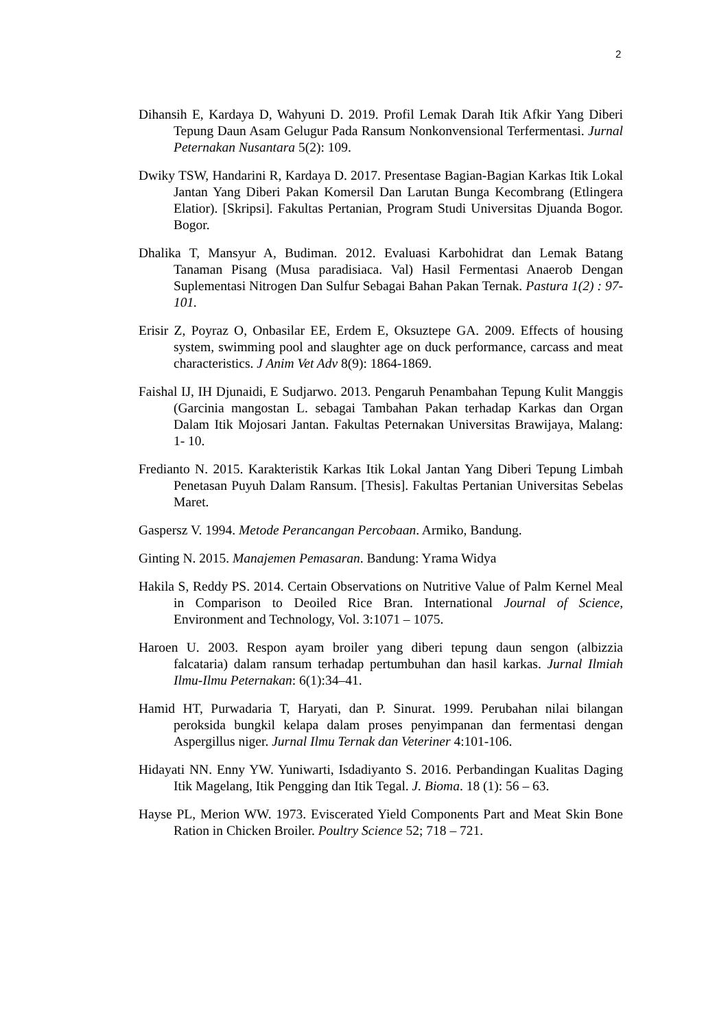2
Dihansih E, Kardaya D, Wahyuni D. 2019. Profil Lemak Darah Itik Afkir Yang Diberi Tepung Daun Asam Gelugur Pada Ransum Nonkonvensional Terfermentasi. Jurnal Peternakan Nusantara 5(2): 109.
Dwiky TSW, Handarini R, Kardaya D. 2017. Presentase Bagian-Bagian Karkas Itik Lokal Jantan Yang Diberi Pakan Komersil Dan Larutan Bunga Kecombrang (Etlingera Elatior). [Skripsi]. Fakultas Pertanian, Program Studi Universitas Djuanda Bogor. Bogor.
Dhalika T, Mansyur A, Budiman. 2012. Evaluasi Karbohidrat dan Lemak Batang Tanaman Pisang (Musa paradisiaca. Val) Hasil Fermentasi Anaerob Dengan Suplementasi Nitrogen Dan Sulfur Sebagai Bahan Pakan Ternak. Pastura 1(2) : 97-101.
Erisir Z, Poyraz O, Onbasilar EE, Erdem E, Oksuztepe GA. 2009. Effects of housing system, swimming pool and slaughter age on duck performance, carcass and meat characteristics. J Anim Vet Adv 8(9): 1864-1869.
Faishal IJ, IH Djunaidi, E Sudjarwo. 2013. Pengaruh Penambahan Tepung Kulit Manggis (Garcinia mangostan L. sebagai Tambahan Pakan terhadap Karkas dan Organ Dalam Itik Mojosari Jantan. Fakultas Peternakan Universitas Brawijaya, Malang: 1- 10.
Fredianto N. 2015. Karakteristik Karkas Itik Lokal Jantan Yang Diberi Tepung Limbah Penetasan Puyuh Dalam Ransum. [Thesis]. Fakultas Pertanian Universitas Sebelas Maret.
Gaspersz V. 1994. Metode Perancangan Percobaan. Armiko, Bandung.
Ginting N. 2015. Manajemen Pemasaran. Bandung: Yrama Widya
Hakila S, Reddy PS. 2014. Certain Observations on Nutritive Value of Palm Kernel Meal in Comparison to Deoiled Rice Bran. International Journal of Science, Environment and Technology, Vol. 3:1071 – 1075.
Haroen U. 2003. Respon ayam broiler yang diberi tepung daun sengon (albizzia falcataria) dalam ransum terhadap pertumbuhan dan hasil karkas. Jurnal Ilmiah Ilmu-Ilmu Peternakan: 6(1):34–41.
Hamid HT, Purwadaria T, Haryati, dan P. Sinurat. 1999. Perubahan nilai bilangan peroksida bungkil kelapa dalam proses penyimpanan dan fermentasi dengan Aspergillus niger. Jurnal Ilmu Ternak dan Veteriner 4:101-106.
Hidayati NN. Enny YW. Yuniwarti, Isdadiyanto S. 2016. Perbandingan Kualitas Daging Itik Magelang, Itik Pengging dan Itik Tegal. J. Bioma. 18 (1): 56 – 63.
Hayse PL, Merion WW. 1973. Eviscerated Yield Components Part and Meat Skin Bone Ration in Chicken Broiler. Poultry Science 52; 718 – 721.